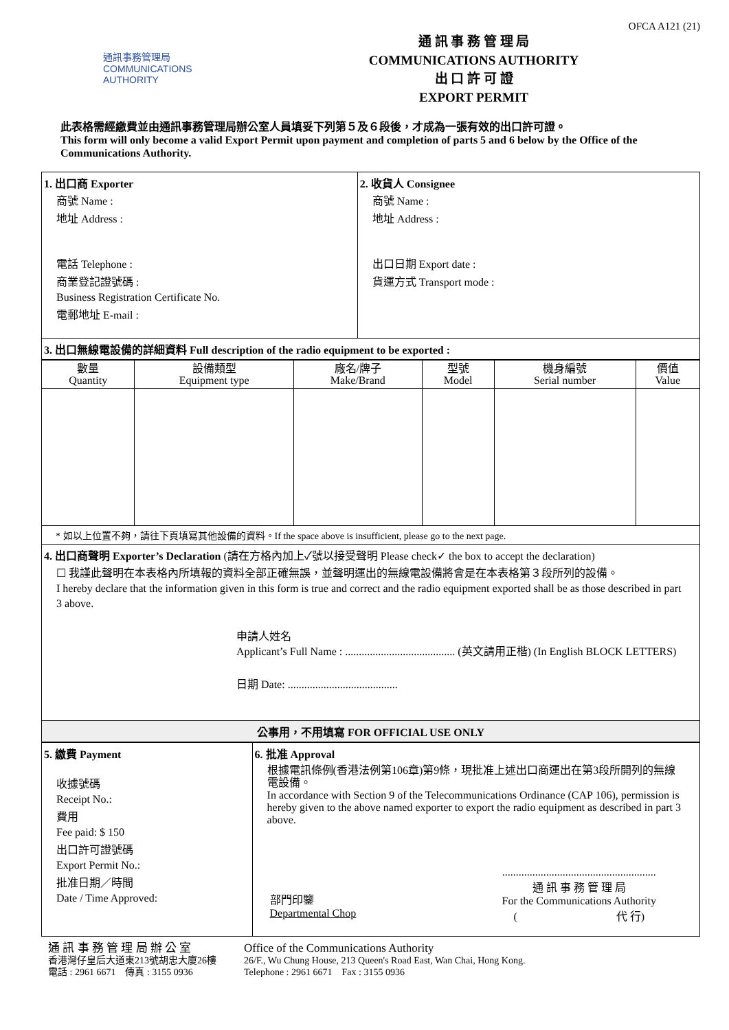OFCA A121 (21)
通訊事務管理局
COMMUNICATIONS
AUTHORITY
通 訊 事 務 管 理 局
COMMUNICATIONS AUTHORITY
出 口 許 可 證
EXPORT PERMIT
此表格需經繳費並由通訊事務管理局辦公室人員填妥下列第５及６段後，才成為一張有效的出口許可證。
This form will only become a valid Export Permit upon payment and completion of parts 5 and 6 below by the Office of the Communications Authority.
| 1. 出口商 Exporter 商號 Name : 地址 Address : 電話 Telephone : 商業登記證號碼 : Business Registration Certificate No. 電郵地址 E-mail : | 2. 收貨人 Consignee 商號 Name : 地址 Address : 出口日期 Export date : 貨運方式 Transport mode : |
| 3. 出口無線電設備的詳細資料 Full description of the radio equipment to be exported : | |
| 數量 Quantity | 設備類型 Equipment type | 廠名/牌子 Make/Brand | 型號 Model | 機身編號 Serial number | 價值 Value |
| --- | --- | --- | --- | --- | --- |
| * 如以上位置不夠，請往下頁填寫其他設備的資料。If the space above is insufficient, please go to the next page. | | | | | |
| 4. 出口商聲明 Exporter’s Declaration (請在方格內加上✓號以接受聲明 Please check✓ the box to accept the declaration) ☐ 我謹此聲明在本表格內所填報的資料全部正確無誤，並聲明運出的無線電設備將會是在本表格第３段所列的設備。 I hereby declare that the information given in this form is true and correct and the radio equipment exported shall be as those described in part 3 above. 申請人姓名 Applicant’s Full Name : ........................................ (英文請用正楷) (In English BLOCK LETTERS) 日期 Date: ........................................ | | | | | |
| 公事用，不用填寫 FOR OFFICIAL USE ONLY | | | | | |
| 5. 繳費 Payment 收據號碼 Receipt No.: 費用 Fee paid: $ 150 出口許可證號碼 Export Permit No.: 批准日期／時間 Date / Time Approved: | 6. 批准 Approval 根據電訊條例(香港法例第106章)第9條，現批准上述出口商運出在第3段所開列的無線電設備。 In accordance with Section 9 of the Telecommunications Ordinance (CAP 106), permission is hereby given to the above named exporter to export the radio equipment as described in part 3 above. 部門印鑒 Departmental Chop ........................................................ 通 訊 事 務 管 理 局 For the Communications Authority ( 代 行) |
通 訊 事 務 管 理 局 辦 公 室
香港灣仔皇后大道東213號胡忠大廈26樓
電話 : 2961 6671　傳真 : 3155 0936
Office of the Communications Authority
26/F., Wu Chung House, 213 Queen's Road East, Wan Chai, Hong Kong.
Telephone : 2961 6671　Fax : 3155 0936